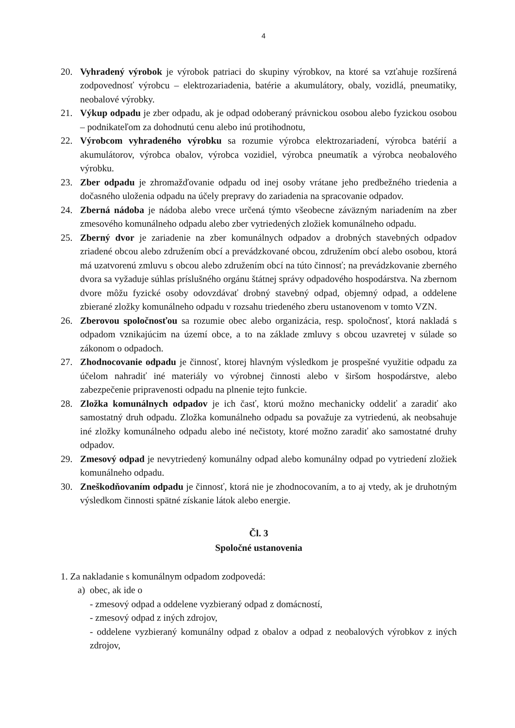4
20. Vyhradený výrobok je výrobok patriaci do skupiny výrobkov, na ktoré sa vzťahuje rozšírená zodpovednosť výrobcu – elektrozariadenia, batérie a akumulátory, obaly, vozidlá, pneumatiky, neobalové výrobky.
21. Výkup odpadu je zber odpadu, ak je odpad odoberaný právnickou osobou alebo fyzickou osobou – podnikateľom za dohodnutú cenu alebo inú protihodnotu,
22. Výrobcom vyhradeného výrobku sa rozumie výrobca elektrozariadení, výrobca batérií a akumulátorov, výrobca obalov, výrobca vozidiel, výrobca pneumatík a výrobca neobalového výrobku.
23. Zber odpadu je zhromažďovanie odpadu od inej osoby vrátane jeho predbežného triedenia a dočasného uloženia odpadu na účely prepravy do zariadenia na spracovanie odpadov.
24. Zberná nádoba je nádoba alebo vrece určená týmto všeobecne záväzným nariadením na zber zmesového komunálneho odpadu alebo zber vytriedených zložiek komunálneho odpadu.
25. Zberný dvor je zariadenie na zber komunálnych odpadov a drobných stavebných odpadov zriadené obcou alebo združením obcí a prevádzkované obcou, združením obcí alebo osobou, ktorá má uzatvorenú zmluvu s obcou alebo združením obcí na túto činnosť; na prevádzkovanie zberného dvora sa vyžaduje súhlas príslušného orgánu štátnej správy odpadového hospodárstva. Na zbernom dvore môžu fyzické osoby odovzdávať drobný stavebný odpad, objemný odpad, a oddelene zbierané zložky komunálneho odpadu v rozsahu triedeného zberu ustanovenom v tomto VZN.
26. Zberovou spoločnosťou sa rozumie obec alebo organizácia, resp. spoločnosť, ktorá nakladá s odpadom vznikajúcim na území obce, a to na základe zmluvy s obcou uzavretej v súlade so zákonom o odpadoch.
27. Zhodnocovanie odpadu je činnosť, ktorej hlavným výsledkom je prospešné využitie odpadu za účelom nahradiť iné materiály vo výrobnej činnosti alebo v širšom hospodárstve, alebo zabezpečenie pripravenosti odpadu na plnenie tejto funkcie.
28. Zložka komunálnych odpadov je ich časť, ktorú možno mechanicky oddeliť a zaradiť ako samostatný druh odpadu. Zložka komunálneho odpadu sa považuje za vytriedenú, ak neobsahuje iné zložky komunálneho odpadu alebo iné nečistoty, ktoré možno zaradiť ako samostatné druhy odpadov.
29. Zmesový odpad je nevytriedený komunálny odpad alebo komunálny odpad po vytriedení zložiek komunálneho odpadu.
30. Zneškodňovaním odpadu je činnosť, ktorá nie je zhodnocovaním, a to aj vtedy, ak je druhotným výsledkom činnosti spätné získanie látok alebo energie.
Čl. 3
Spoločné ustanovenia
1. Za nakladanie s komunálnym odpadom zodpovedá:
a) obec, ak ide o
- zmesový odpad a oddelene vyzbieraný odpad z domácností,
- zmesový odpad z iných zdrojov,
- oddelene vyzbieraný komunálny odpad z obalov a odpad z neobalových výrobkov z iných zdrojov,